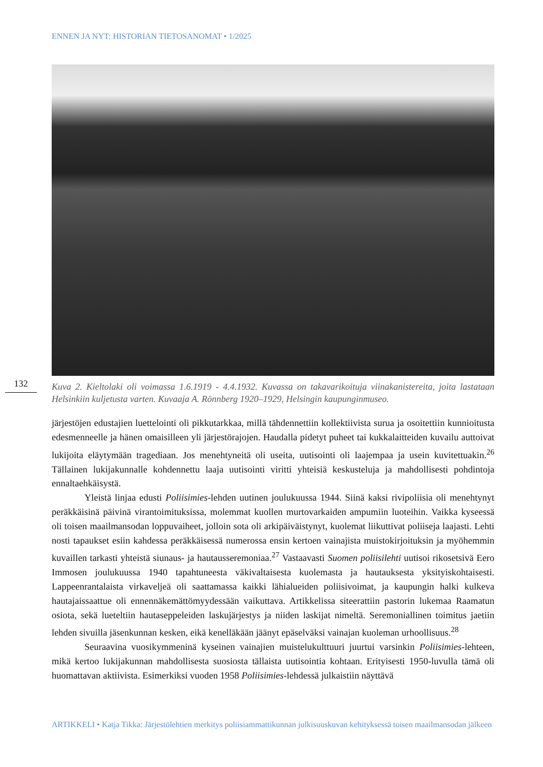ENNEN JA NYT: HISTORIAN TIETOSANOMAT • 1/2025
132
Kuva 2. Kieltolaki oli voimassa 1.6.1919 - 4.4.1932. Kuvassa on takavarikoituja viinakanistereita, joita lastataan Helsinkiin kuljetusta varten. Kuvaaja A. Rönnberg 1920–1929, Helsingin kaupunginmuseo.
järjestöjen edustajien luettelointi oli pikkutarkkaa, millä tähdennettiin kollektiivista surua ja osoitettiin kunnioitusta edesmenneelle ja hänen omaisilleen yli järjestörajojen. Haudalla pidetyt puheet tai kukkalaitteiden kuvailu auttoivat lukijoita eläytymään tragediaan. Jos menehtyneitä oli useita, uutisointi oli laajempaa ja usein kuvitettuakin.<sup>26</sup> Tällainen lukijakunnalle kohdennettu laaja uutisointi viritti yhteisiä keskusteluja ja mahdollisesti pohdintoja ennaltaehkäisystä.
Yleistä linjaa edusti Poliisimies-lehden uutinen joulukuussa 1944. Siinä kaksi rivipoliisia oli menehtynyt peräkkäisinä päivinä virantoimituksissa, molemmat kuollen murtovarkaiden ampumiin luoteihin. Vaikka kyseessä oli toisen maailmansodan loppuvaiheet, jolloin sota oli arkipäiväistynyt, kuolemat liikuttivat poliiseja laajasti. Lehti nosti tapaukset esiin kahdessa peräkkäisessä numerossa ensin kertoen vainajista muistokirjoituksin ja myöhemmin kuvaillen tarkasti yhteistä siunaus- ja hautausseremoniaa.<sup>27</sup> Vastaavasti Suomen poliisilehti uutisoi rikosetsivä Eero Immosen joulukuussa 1940 tapahtuneesta väkivaltaisesta kuolemasta ja hautauksesta yksityiskohtaisesti. Lappeenrantalaista virkaveljeä oli saattamassa kaikki lähialueiden poliisivoimat, ja kaupungin halki kulkeva hautajaissaattue oli ennennäkemättömyydessään vaikuttava. Artikkelissa siteerattiin pastorin lukemaa Raamatun osiota, sekä lueteltiin hautaseppeleiden laskujärjestys ja niiden laskijat nimeltä. Seremoniallinen toimitus jaetiin lehden sivuilla jäsenkunnan kesken, eikä kenelläkään jäänyt epäselväksi vainajan kuoleman urhoollisuus.<sup>28</sup>
Seuraavina vuosikymmeninä kyseinen vainajien muistelukulttuuri juurtui varsinkin Poliisimies-lehteen, mikä kertoo lukijakunnan mahdollisesta suosiosta tällaista uutisointia kohtaan. Erityisesti 1950-luvulla tämä oli huomattavan aktiivista. Esimerkiksi vuoden 1958 Poliisimies-lehdessä julkaistiin näyttävä
ARTIKKELI • Katja Tikka: Järjestölehtien merkitys poliisiammattikunnan julkisuuskuvan kehityksessä toisen maailmansodan jälkeen